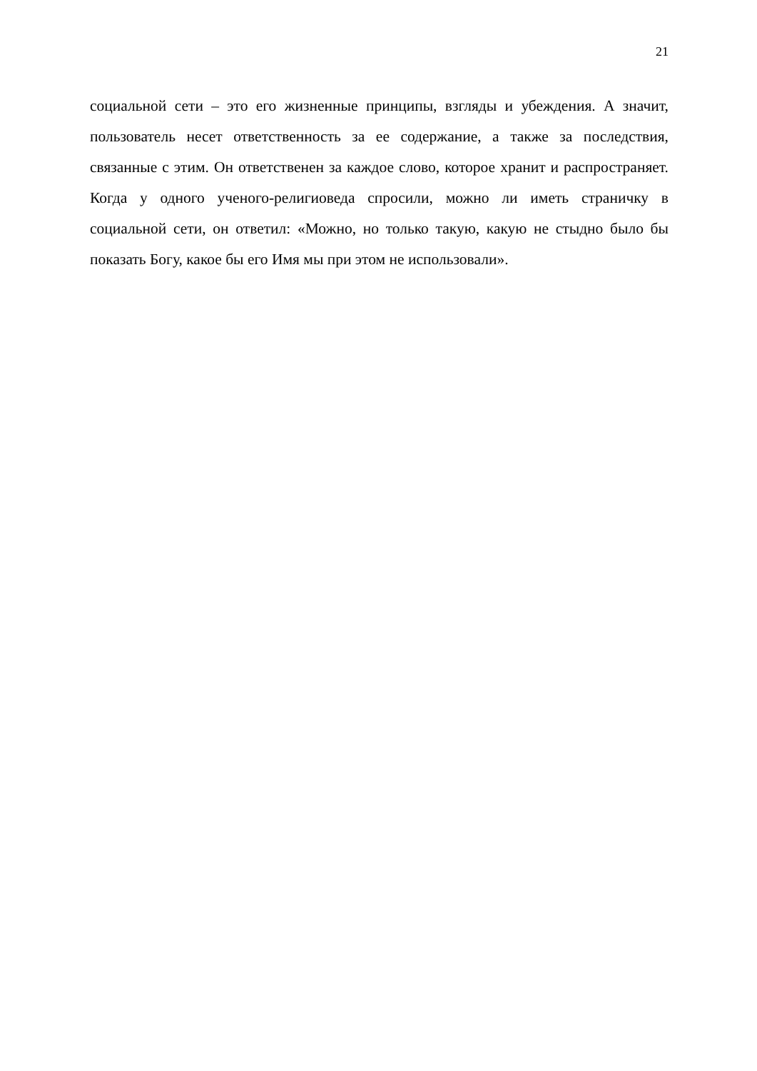21
социальной сети – это его жизненные принципы, взгляды и убеждения. А значит, пользователь несет ответственность за ее содержание, а также за последствия, связанные с этим. Он ответственен за каждое слово, которое хранит и распространяет. Когда у одного ученого-религиоведа спросили, можно ли иметь страничку в социальной сети, он ответил: «Можно, но только такую, какую не стыдно было бы показать Богу, какое бы его Имя мы при этом не использовали».